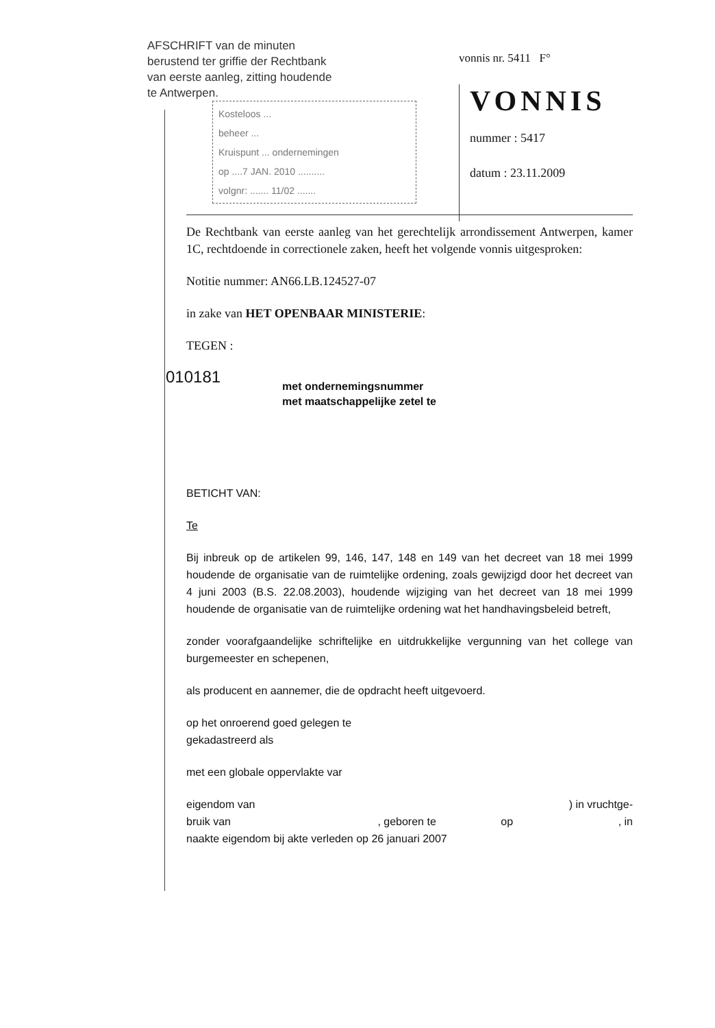AFSCHRIFT van de minuten
berustend ter griffie der Rechtbank
van eerste aanleg, zitting houdende
te Antwerpen.
Kosteloos ...
beheer ...
Kruispunt ... ondernemingen
op ....7 JAN. 2010 ..........
volgnr: ....... 11/02 .......
vonnis nr. 5411 F°
VONNIS
nummer : 5417
datum : 23.11.2009
De Rechtbank van eerste aanleg van het gerechtelijk arrondissement Antwerpen, kamer 1C, rechtdoende in correctionele zaken, heeft het volgende vonnis uitgesproken:
Notitie nummer: AN66.LB.124527-07
in zake van HET OPENBAAR MINISTERIE:
TEGEN :
010181 met ondernemingsnummer
met maatschappelijke zetel te
BETICHT VAN:
Te
Bij inbreuk op de artikelen 99, 146, 147, 148 en 149 van het decreet van 18 mei 1999 houdende de organisatie van de ruimtelijke ordening, zoals gewijzigd door het decreet van 4 juni 2003 (B.S. 22.08.2003), houdende wijziging van het decreet van 18 mei 1999 houdende de organisatie van de ruimtelijke ordening wat het handhavingsbeleid betreft,
zonder voorafgaandelijke schriftelijke en uitdrukkelijke vergunning van het college van burgemeester en schepenen,
als producent en aannemer, die de opdracht heeft uitgevoerd.
op het onroerend goed gelegen te
gekadastreerd als
met een globale oppervlakte var
eigendom van ) in vruchtge-
bruik van , geboren te op , in
naakte eigendom bij akte verleden op 26 januari 2007